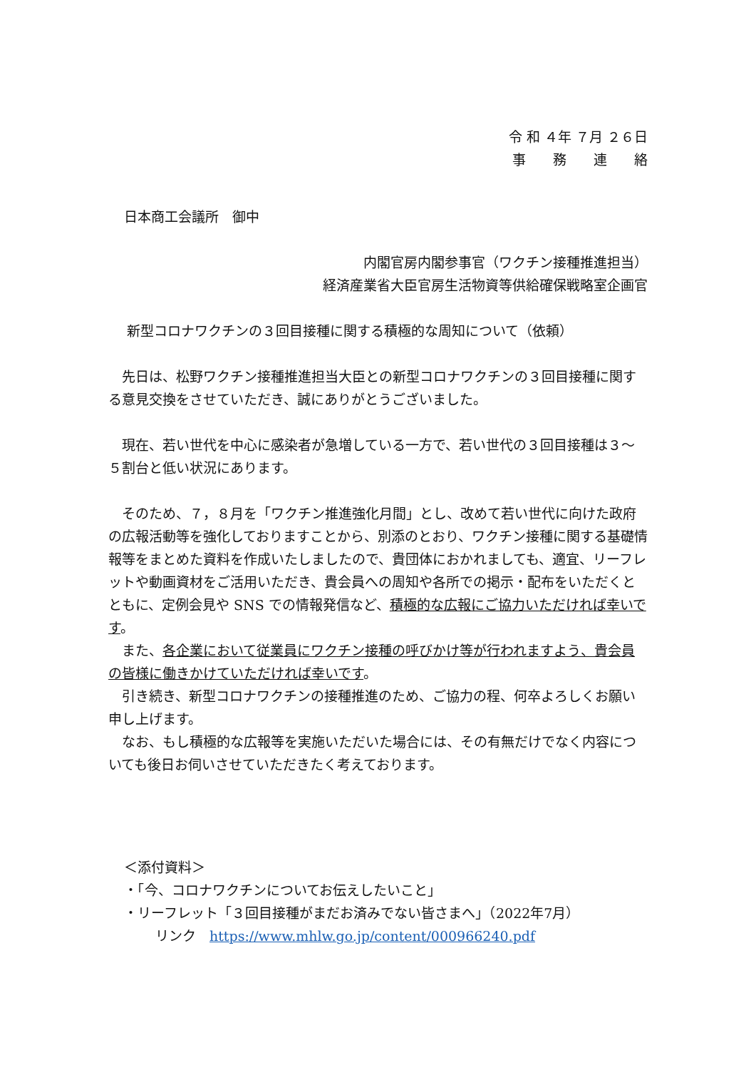令 和 ４年 ７月 ２６日
事　　務　　連　　絡
日本商工会議所　御中
内閣官房内閣参事官（ワクチン接種推進担当）
経済産業省大臣官房生活物資等供給確保戦略室企画官
新型コロナワクチンの３回目接種に関する積極的な周知について（依頼）
先日は、松野ワクチン接種推進担当大臣との新型コロナワクチンの３回目接種に関する意見交換をさせていただき、誠にありがとうございました。
現在、若い世代を中心に感染者が急増している一方で、若い世代の３回目接種は３～５割台と低い状況にあります。
そのため、７，８月を「ワクチン推進強化月間」とし、改めて若い世代に向けた政府の広報活動等を強化しておりますことから、別添のとおり、ワクチン接種に関する基礎情報等をまとめた資料を作成いたしましたので、貴団体におかれましても、適宜、リーフレットや動画資材をご活用いただき、貴会員への周知や各所での掲示・配布をいただくとともに、定例会見や SNS での情報発信など、積極的な広報にご協力いただければ幸いです。
また、各企業において従業員にワクチン接種の呼びかけ等が行われますよう、貴会員の皆様に働きかけていただければ幸いです。
引き続き、新型コロナワクチンの接種推進のため、ご協力の程、何卒よろしくお願い申し上げます。
なお、もし積極的な広報等を実施いただいた場合には、その有無だけでなく内容についても後日お伺いさせていただきたく考えております。
＜添付資料＞
・「今、コロナワクチンについてお伝えしたいこと」
・リーフレット「３回目接種がまだお済みでない皆さまへ」（2022年7月）
リンク　https://www.mhlw.go.jp/content/000966240.pdf